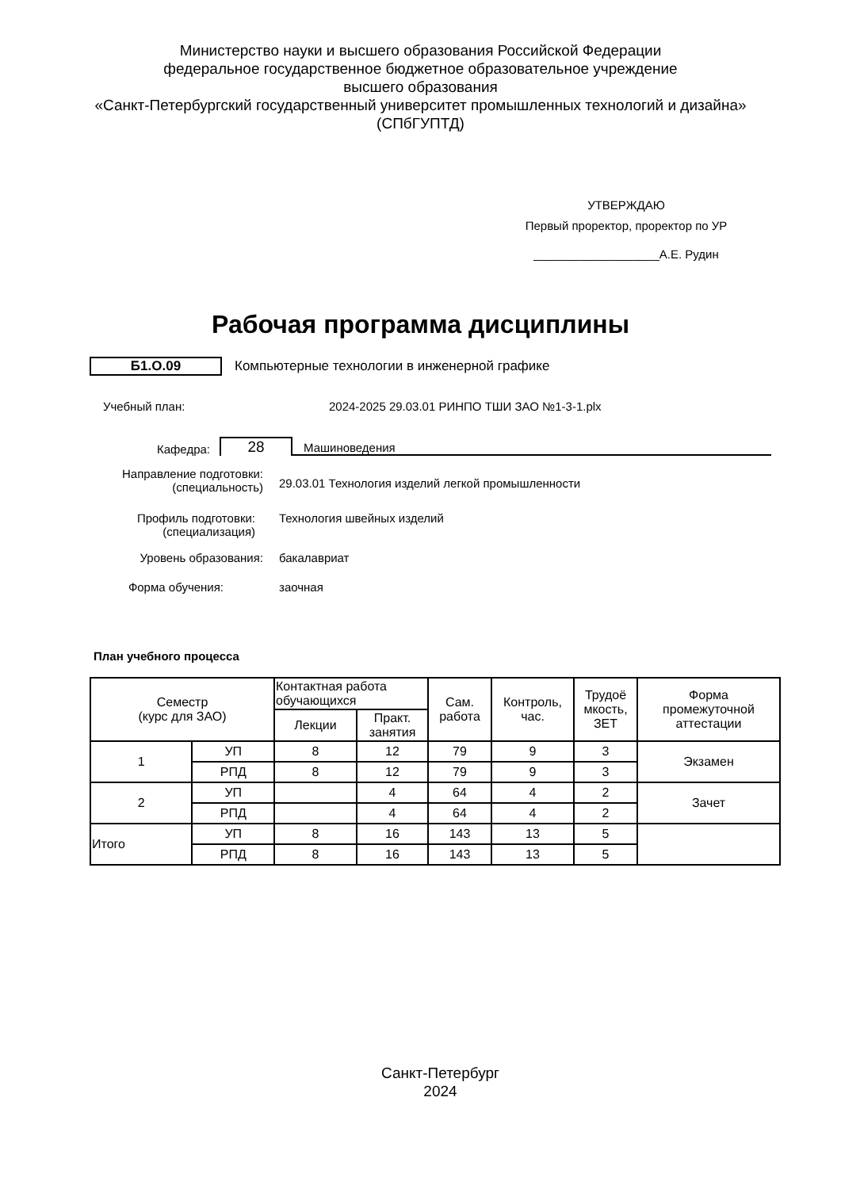Министерство науки и высшего образования Российской Федерации
федеральное государственное бюджетное образовательное учреждение
высшего образования
«Санкт-Петербургский государственный университет промышленных технологий и дизайна»
(СПбГУПТД)
УТВЕРЖДАЮ
Первый проректор, проректор по УР
___________________А.Е. Рудин
Рабочая программа дисциплины
Б1.О.09
Компьютерные технологии в инженерной графике
Учебный план: 2024-2025 29.03.01 РИНПО ТШИ ЗАО №1-3-1.plx
Кафедра:
28
Машиноведения
Направление подготовки:
(специальность)
29.03.01 Технология изделий легкой промышленности
Профиль подготовки:
(специализация)
Технология швейных изделий
Уровень образования: бакалавриат
Форма обучения: заочная
План учебного процесса
| Семестр (курс для ЗАО) | | Контактная работа обучающихся | | Сам. работа | Контроль, час. | Трудоё мкость, ЗЕТ | Форма промежуточной аттестации |
| --- | --- | --- | --- | --- | --- | --- | --- |
| | | Лекции | Практ. занятия | | | | |
| 1 | УП | 8 | 12 | 79 | 9 | 3 | Экзамен |
| | РПД | 8 | 12 | 79 | 9 | 3 | |
| 2 | УП | | 4 | 64 | 4 | 2 | Зачет |
| | РПД | | 4 | 64 | 4 | 2 | |
| Итого | УП | 8 | 16 | 143 | 13 | 5 | |
| | РПД | 8 | 16 | 143 | 13 | 5 | |
Санкт-Петербург
2024